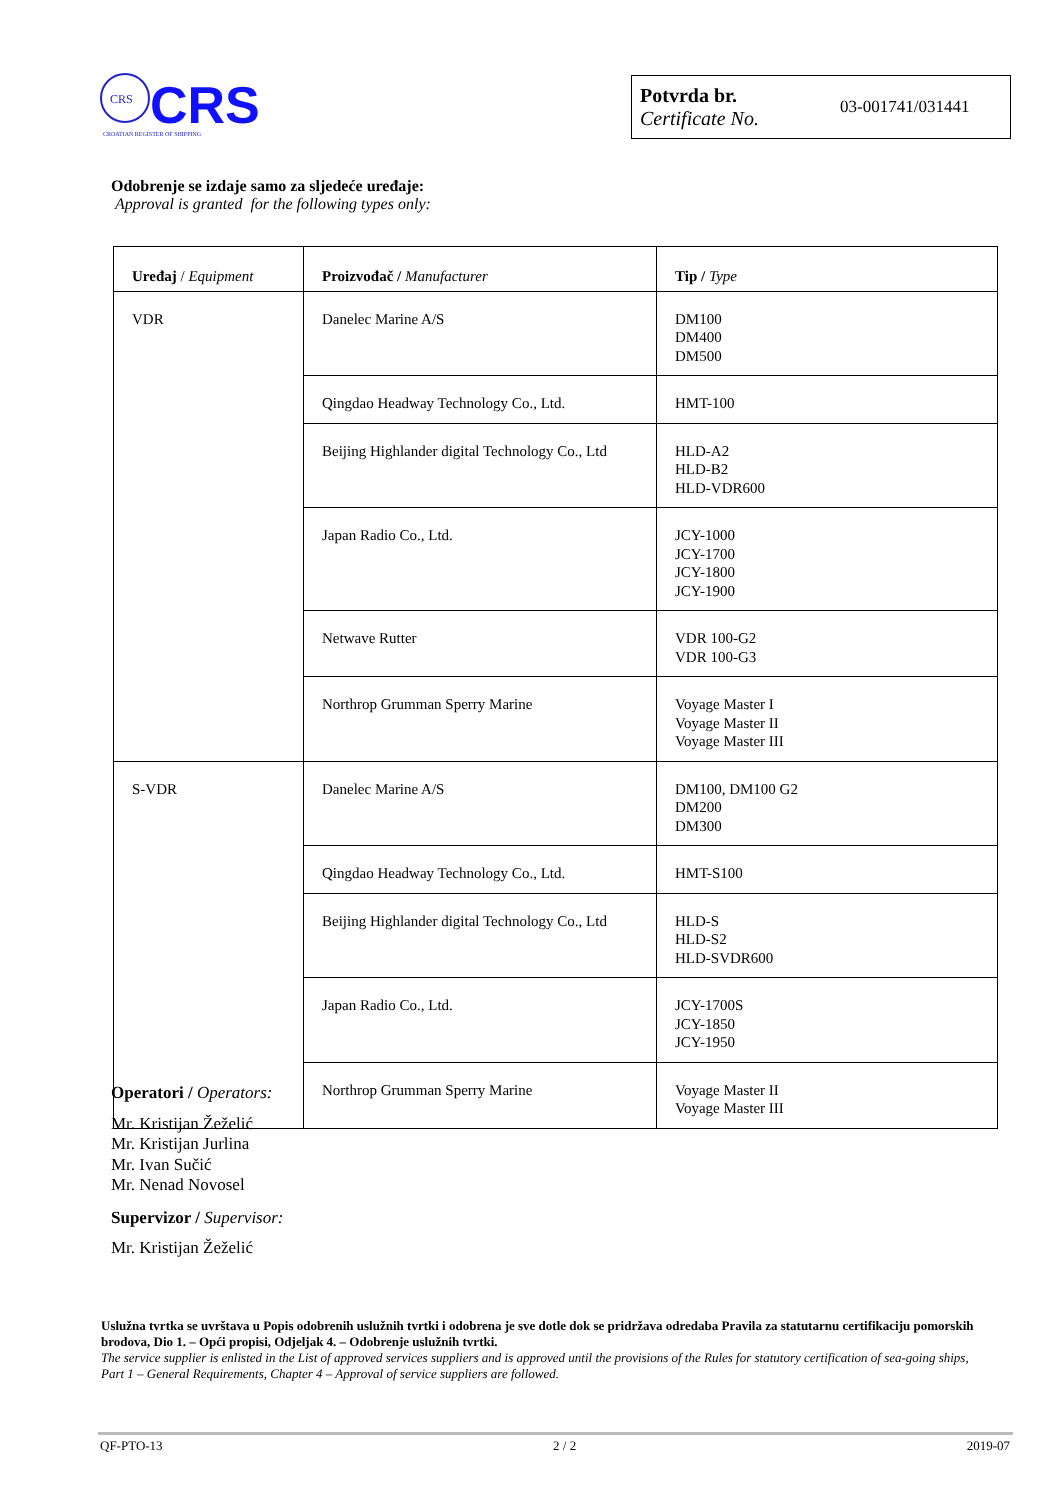CRS
CRS
CROATIAN REGISTER OF SHIPPING
Potvrda br.
Certificate No.
03-001741/031441
Odobrenje se izdaje samo za sljedeće uređaje:
Approval is granted for the following types only:
| Uređaj / Equipment | Proizvođač / Manufacturer | Tip / Type |
| --- | --- | --- |
| VDR | Danelec Marine A/S | DM100 DM400 DM500 |
| | Qingdao Headway Technology Co., Ltd. | HMT-100 |
| | Beijing Highlander digital Technology Co., Ltd | HLD-A2 HLD-B2 HLD-VDR600 |
| | Japan Radio Co., Ltd. | JCY-1000 JCY-1700 JCY-1800 JCY-1900 |
| | Netwave Rutter | VDR 100-G2 VDR 100-G3 |
| | Northrop Grumman Sperry Marine | Voyage Master I Voyage Master II Voyage Master III |
| S-VDR | Danelec Marine A/S | DM100, DM100 G2 DM200 DM300 |
| | Qingdao Headway Technology Co., Ltd. | HMT-S100 |
| | Beijing Highlander digital Technology Co., Ltd | HLD-S HLD-S2 HLD-SVDR600 |
| | Japan Radio Co., Ltd. | JCY-1700S JCY-1850 JCY-1950 |
| | Northrop Grumman Sperry Marine | Voyage Master II Voyage Master III |
Operatori / Operators:
Mr. Kristijan Žeželić
Mr. Kristijan Jurlina
Mr. Ivan Sučić
Mr. Nenad Novosel
Supervizor / Supervisor:
Mr. Kristijan Žeželić
Uslužna tvrtka se uvrštava u Popis odobrenih uslužnih tvrtki i odobrena je sve dotle dok se pridržava odredaba Pravila za statutarnu certifikaciju pomorskih brodova, Dio 1. – Opći propisi, Odjeljak 4. – Odobrenje uslužnih tvrtki.
The service supplier is enlisted in the List of approved services suppliers and is approved until the provisions of the Rules for statutory certification of sea-going ships, Part 1 – General Requirements, Chapter 4 – Approval of service suppliers are followed.
QF-PTO-13 2 / 2 2019-07